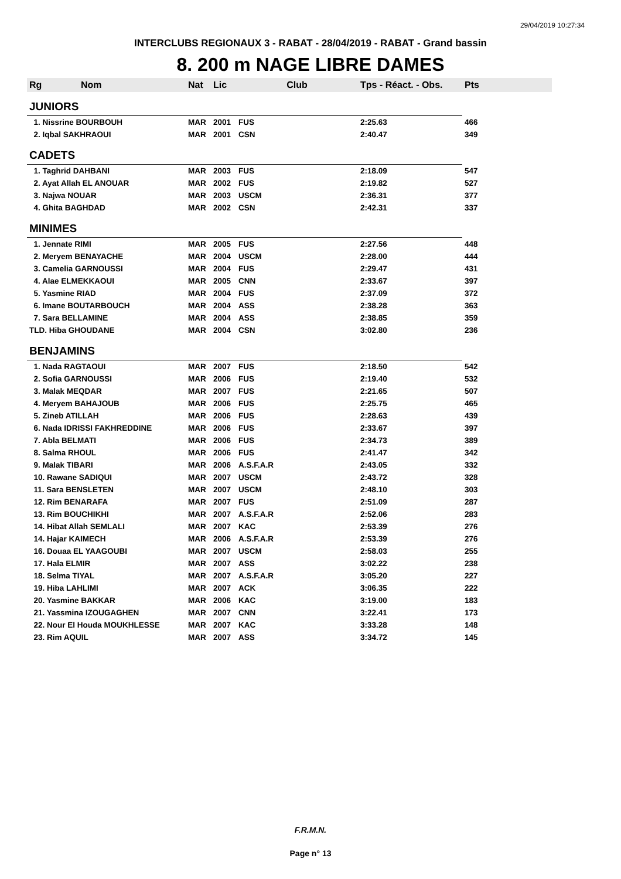29/04/2019 10:27:34
INTERCLUBS REGIONAUX 3 - RABAT - 28/04/2019 - RABAT - Grand bassin
8. 200 m NAGE LIBRE DAMES
| Rg | Nom | Nat | Lic | Club | Tps - Réact. - Obs. | Pts |
| --- | --- | --- | --- | --- | --- | --- |
| JUNIORS | | | | | | |
| 1. Nissrine BOURBOUH | | MAR | 2001 | FUS | 2:25.63 | 466 |
| 2. Iqbal SAKHRAOUI | | MAR | 2001 | CSN | 2:40.47 | 349 |
| CADETS | | | | | | |
| 1. Taghrid DAHBANI | | MAR | 2003 | FUS | 2:18.09 | 547 |
| 2. Ayat Allah EL ANOUAR | | MAR | 2002 | FUS | 2:19.82 | 527 |
| 3. Najwa NOUAR | | MAR | 2003 | USCM | 2:36.31 | 377 |
| 4. Ghita BAGHDAD | | MAR | 2002 | CSN | 2:42.31 | 337 |
| MINIMES | | | | | | |
| 1. Jennate RIMI | | MAR | 2005 | FUS | 2:27.56 | 448 |
| 2. Meryem BENAYACHE | | MAR | 2004 | USCM | 2:28.00 | 444 |
| 3. Camelia GARNOUSSI | | MAR | 2004 | FUS | 2:29.47 | 431 |
| 4. Alae ELMEKKAOUI | | MAR | 2005 | CNN | 2:33.67 | 397 |
| 5. Yasmine RIAD | | MAR | 2004 | FUS | 2:37.09 | 372 |
| 6. Imane BOUTARBOUCH | | MAR | 2004 | ASS | 2:38.28 | 363 |
| 7. Sara BELLAMINE | | MAR | 2004 | ASS | 2:38.85 | 359 |
| TLD. Hiba GHOUDANE | | MAR | 2004 | CSN | 3:02.80 | 236 |
| BENJAMINS | | | | | | |
| 1. Nada RAGTAOUI | | MAR | 2007 | FUS | 2:18.50 | 542 |
| 2. Sofia GARNOUSSI | | MAR | 2006 | FUS | 2:19.40 | 532 |
| 3. Malak MEQDAR | | MAR | 2007 | FUS | 2:21.65 | 507 |
| 4. Meryem BAHAJOUB | | MAR | 2006 | FUS | 2:25.75 | 465 |
| 5. Zineb ATILLAH | | MAR | 2006 | FUS | 2:28.63 | 439 |
| 6. Nada IDRISSI FAKHREDDINE | | MAR | 2006 | FUS | 2:33.67 | 397 |
| 7. Abla BELMATI | | MAR | 2006 | FUS | 2:34.73 | 389 |
| 8. Salma RHOUL | | MAR | 2006 | FUS | 2:41.47 | 342 |
| 9. Malak TIBARI | | MAR | 2006 | A.S.F.A.R | 2:43.05 | 332 |
| 10. Rawane SADIQUI | | MAR | 2007 | USCM | 2:43.72 | 328 |
| 11. Sara BENSLETEN | | MAR | 2007 | USCM | 2:48.10 | 303 |
| 12. Rim BENARAFA | | MAR | 2007 | FUS | 2:51.09 | 287 |
| 13. Rim BOUCHIKHI | | MAR | 2007 | A.S.F.A.R | 2:52.06 | 283 |
| 14. Hibat Allah SEMLALI | | MAR | 2007 | KAC | 2:53.39 | 276 |
| 14. Hajar KAIMECH | | MAR | 2006 | A.S.F.A.R | 2:53.39 | 276 |
| 16. Douaa EL YAAGOUBI | | MAR | 2007 | USCM | 2:58.03 | 255 |
| 17. Hala ELMIR | | MAR | 2007 | ASS | 3:02.22 | 238 |
| 18. Selma TIYAL | | MAR | 2007 | A.S.F.A.R | 3:05.20 | 227 |
| 19. Hiba LAHLIMI | | MAR | 2007 | ACK | 3:06.35 | 222 |
| 20. Yasmine BAKKAR | | MAR | 2006 | KAC | 3:19.00 | 183 |
| 21. Yassmina IZOUGAGHEN | | MAR | 2007 | CNN | 3:22.41 | 173 |
| 22. Nour El Houda MOUKHLESSE | | MAR | 2007 | KAC | 3:33.28 | 148 |
| 23. Rim AQUIL | | MAR | 2007 | ASS | 3:34.72 | 145 |
F.R.M.N.
Page n° 13